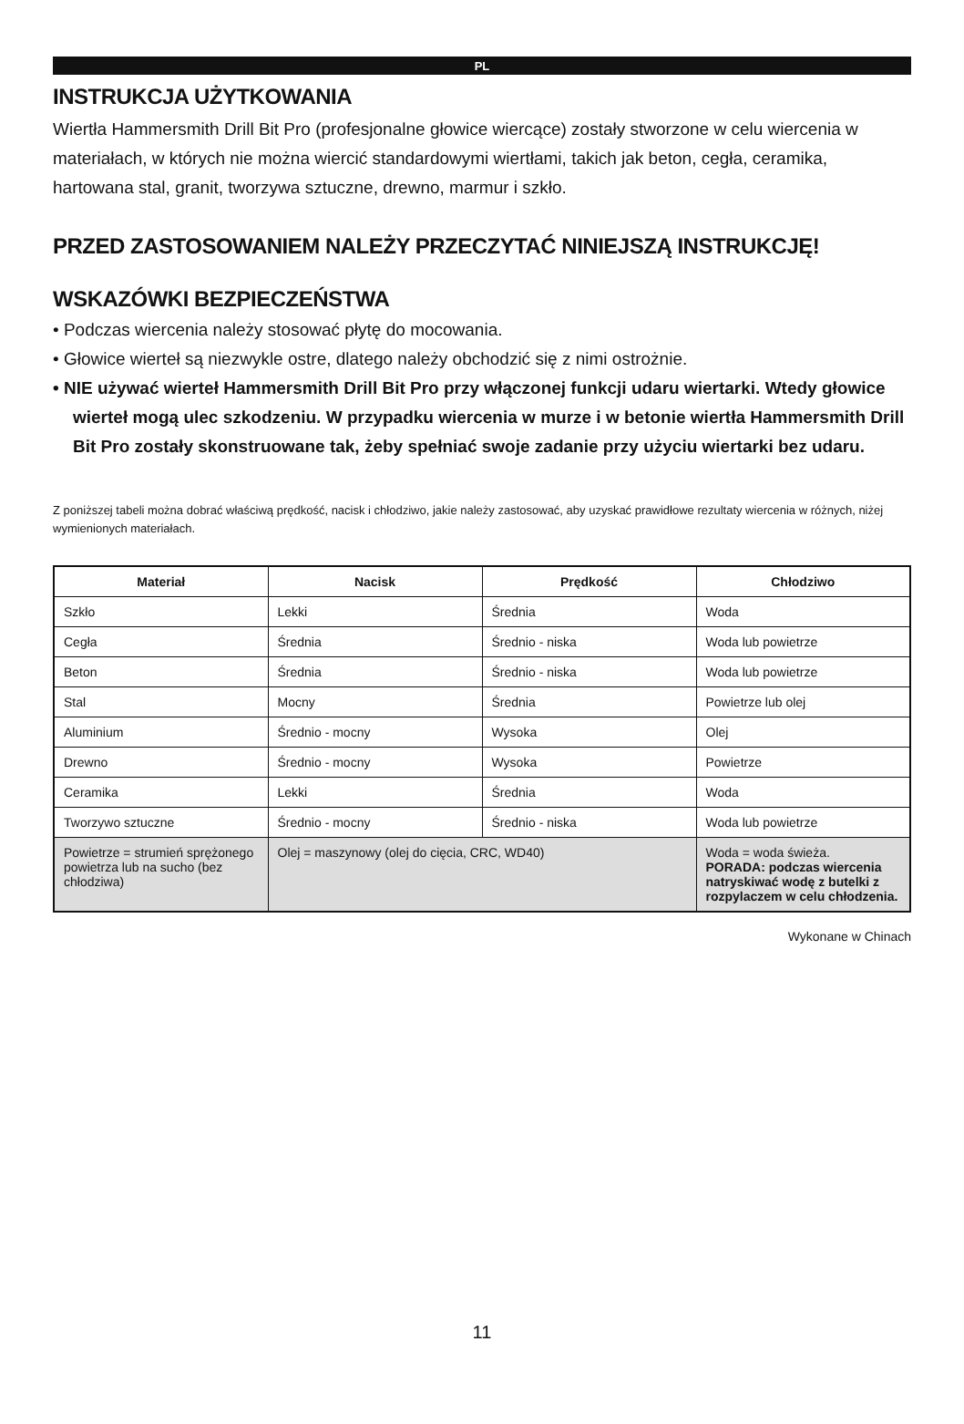PL
INSTRUKCJA UŻYTKOWANIA
Wiertła Hammersmith Drill Bit Pro (profesjonalne głowice wiercące) zostały stworzone w celu wiercenia w materiałach, w których nie można wiercić standardowymi wiertłami, takich jak beton, cegła, ceramika, hartowana stal, granit, tworzywa sztuczne, drewno, marmur i szkło.
PRZED ZASTOSOWANIEM NALEŻY PRZECZYTAĆ NINIEJSZĄ INSTRUKCJĘ!
WSKAZÓWKI BEZPIECZEŃSTWA
• Podczas wiercenia należy stosować płytę do mocowania.
• Głowice wierteł są niezwykle ostre, dlatego należy obchodzić się z nimi ostrożnie.
• NIE używać wierteł Hammersmith Drill Bit Pro przy włączonej funkcji udaru wiertarki. Wtedy głowice wierteł mogą ulec szkodzeniu. W przypadku wiercenia w murze i w betonie wiertła Hammersmith Drill Bit Pro zostały skonstruowane tak, żeby spełniać swoje zadanie przy użyciu wiertarki bez udaru.
Z poniższej tabeli można dobrać właściwą prędkość, nacisk i chłodziwo, jakie należy zastosować, aby uzyskać prawidłowe rezultaty wiercenia w różnych, niżej wymienionych materiałach.
| Materiał | Nacisk | Prędkość | Chłodziwo |
| --- | --- | --- | --- |
| Szkło | Lekki | Średnia | Woda |
| Cegła | Średnia | Średnio - niska | Woda lub powietrze |
| Beton | Średnia | Średnio - niska | Woda lub powietrze |
| Stal | Mocny | Średnia | Powietrze lub olej |
| Aluminium | Średnio - mocny | Wysoka | Olej |
| Drewno | Średnio - mocny | Wysoka | Powietrze |
| Ceramika | Lekki | Średnia | Woda |
| Tworzywo sztuczne | Średnio - mocny | Średnio - niska | Woda lub powietrze |
| Powietrze = strumień sprężonego powietrza lub na sucho (bez chłodziwa) | Olej = maszynowy (olej do cięcia, CRC, WD40) | | Woda = woda świeża. PORADA: podczas wiercenia natryskiwać wodę z butelki z rozpylaczem w celu chłodzenia. |
Wykonane w Chinach
11